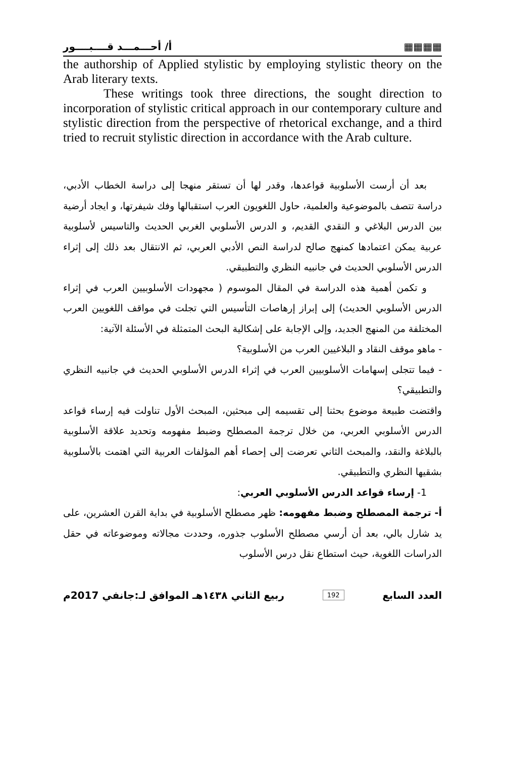أ/ أحـــمـــد قــــبــــور ▦▦▦▦
the authorship of Applied stylistic by employing stylistic theory on the Arab literary texts.
These writings took three directions, the sought direction to incorporation of stylistic critical approach in our contemporary culture and stylistic direction from the perspective of rhetorical exchange, and a third tried to recruit stylistic direction in accordance with the Arab culture.
بعد أن أرست الأسلوبية قواعدها، وقدر لها أن تستقر منهجا إلى دراسة الخطاب الأدبي، دراسة تتصف بالموضوعية والعلمية، حاول اللغويون العرب استقبالها وفك شيفرتها، و ايجاد أرضية بين الدرس البلاغي و النقدي القديم، و الدرس الأسلوبي الغربي الحديث والتاسيس لأسلوبية عربية يمكن اعتمادها كمنهج صالح لدراسة النص الأدبي العربي، ثم الانتقال بعد ذلك إلى إثراء الدرس الأسلوبي الحديث في جانبيه النظري والتطبيقي.
و تكمن أهمية هذه الدراسة في المقال الموسوم ( مجهودات الأسلوبيين العرب في إثراء الدرس الأسلوبي الحديث) إلى إبراز إرهاصات التأسيس التي تجلت في مواقف اللغويين العرب المختلفة من المنهج الجديد، وإلى الإجابة على إشكالية البحث المتمثلة في الأسئلة الآتية:
- ماهو موقف النقاد و البلاغيين العرب من الأسلوبية؟
- فيما تتجلى إسهامات الأسلوبيين العرب في إثراء الدرس الأسلوبي الحديث في جانبيه النظري والتطبيقي؟
واقتضت طبيعة موضوع بحثنا إلى تقسيمه إلى مبحثين، المبحث الأول تناولت فيه إرساء قواعد الدرس الأسلوبي العربي، من خلال ترجمة المصطلح وضبط مفهومه وتحديد علاقة الأسلوبية بالبلاغة والنقد، والمبحث الثاني تعرضت إلى إحصاء أهم المؤلفات العربية التي اهتمت بالأسلوبية بشقيها النظري والتطبيقي.
1- إرساء قواعد الدرس الأسلوبي العربي:
أ- ترجمة المصطلح وضبط مفهومه: ظهر مصطلح الأسلوبية في بداية القرن العشرين، على يد شارل بالي، بعد أن أرسي مصطلح الأسلوب جذوره، وحددت مجالاته وموضوعاته في حقل الدراسات اللغوية، حيث استطاع نقل درس الأسلوب
العدد السابع 192 ربيع الثاني ١٤٣٨هـ الموافق لـ:جانفي 2017م